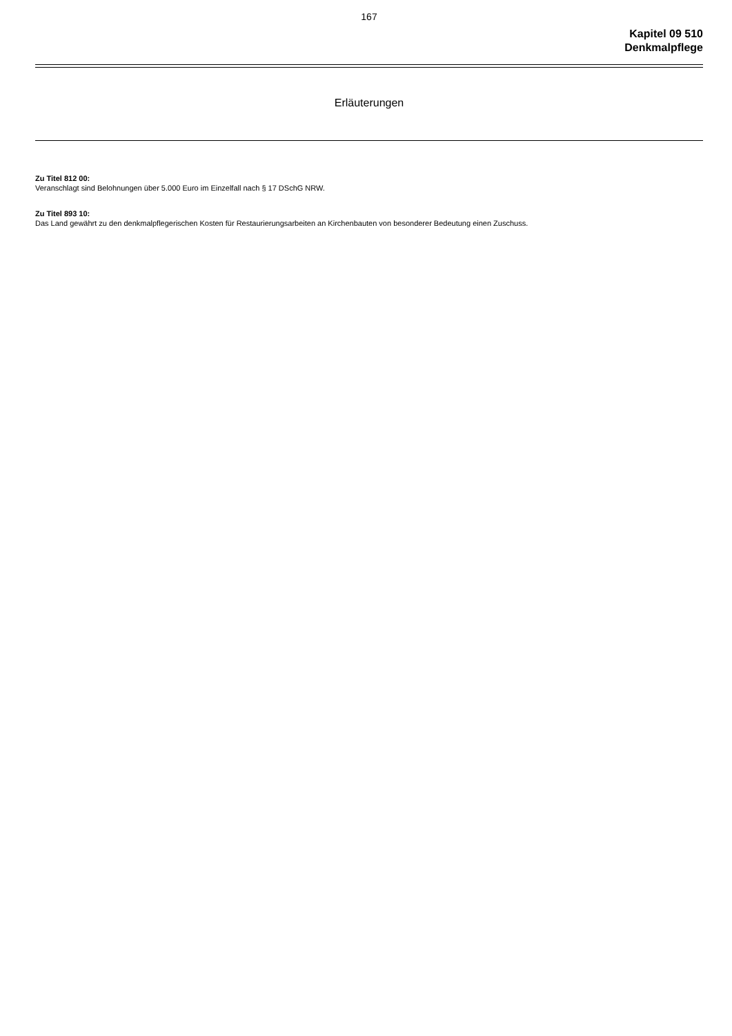167
Kapitel 09 510
Denkmalpflege
Erläuterungen
Zu Titel 812 00:
Veranschlagt sind Belohnungen über 5.000 Euro im Einzelfall nach § 17 DSchG NRW.
Zu Titel 893 10:
Das Land gewährt zu den denkmalpflegerischen Kosten für Restaurierungsarbeiten an Kirchenbauten von besonderer Bedeutung einen Zuschuss.